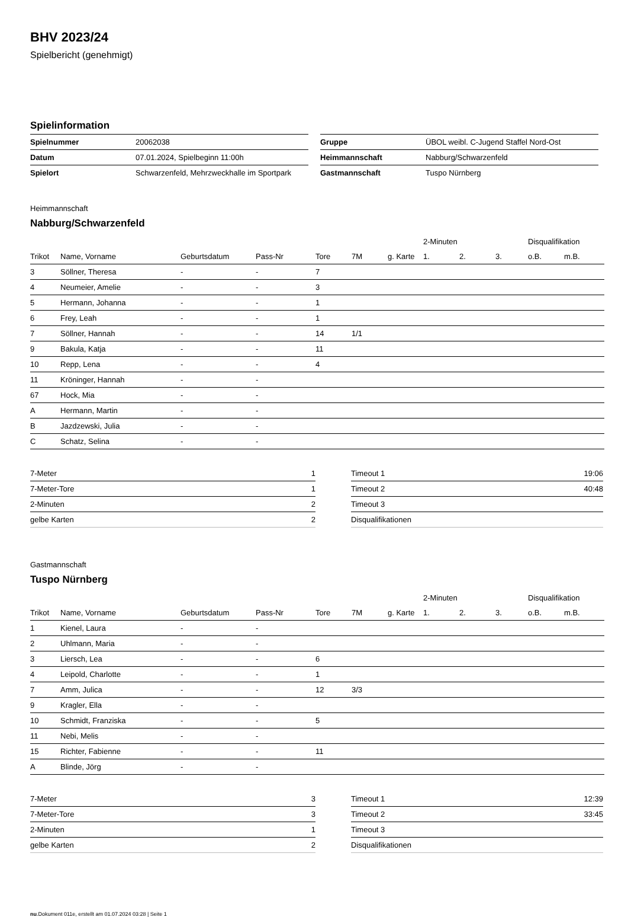BHV 2023/24
Spielbericht (genehmigt)
Spielinformation
| Spielnummer | 20062038 |
| Datum | 07.01.2024, Spielbeginn 11:00h |
| Spielort | Schwarzenfeld, Mehrzweckhalle im Sportpark |
| Gruppe | ÜBOL weibl. C-Jugend Staffel Nord-Ost |
| Heimmannschaft | Nabburg/Schwarzenfeld |
| Gastmannschaft | Tuspo Nürnberg |
Heimmannschaft
Nabburg/Schwarzenfeld
| | | | | | | | 2-Minuten | | | Disqualifikation | |
| --- | --- | --- | --- | --- | --- | --- | --- | --- | --- | --- | --- |
| Trikot | Name, Vorname | Geburtsdatum | Pass-Nr | Tore | 7M | g. Karte | 1. | 2. | 3. | o.B. | m.B. |
| 3 | Söllner, Theresa | - | - | 7 | | | | | | | |
| 4 | Neumeier, Amelie | - | - | 3 | | | | | | | |
| 5 | Hermann, Johanna | - | - | 1 | | | | | | | |
| 6 | Frey, Leah | - | - | 1 | | | | | | | |
| 7 | Söllner, Hannah | - | - | 14 | 1/1 | | | | | | |
| 9 | Bakula, Katja | - | - | 11 | | | | | | | |
| 10 | Repp, Lena | - | - | 4 | | | | | | | |
| 11 | Kröninger, Hannah | - | - | | | | | | | | |
| 67 | Hock, Mia | - | - | | | | | | | | |
| A | Hermann, Martin | - | - | | | | | | | | |
| B | Jazdzewski, Julia | - | - | | | | | | | | |
| C | Schatz, Selina | - | - | | | | | | | | |
| 7-Meter | 1 |
| 7-Meter-Tore | 1 |
| 2-Minuten | 2 |
| gelbe Karten | 2 |
| Timeout 1 | 19:06 |
| Timeout 2 | 40:48 |
| Timeout 3 | |
| Disqualifikationen | |
Gastmannschaft
Tuspo Nürnberg
| | | | | | | | 2-Minuten | | | Disqualifikation | |
| --- | --- | --- | --- | --- | --- | --- | --- | --- | --- | --- | --- |
| Trikot | Name, Vorname | Geburtsdatum | Pass-Nr | Tore | 7M | g. Karte | 1. | 2. | 3. | o.B. | m.B. |
| 1 | Kienel, Laura | - | - | | | | | | | | |
| 2 | Uhlmann, Maria | - | - | | | | | | | | |
| 3 | Liersch, Lea | - | - | 6 | | | | | | | |
| 4 | Leipold, Charlotte | - | - | 1 | | | | | | | |
| 7 | Amm, Julica | - | - | 12 | 3/3 | | | | | | |
| 9 | Kragler, Ella | - | - | | | | | | | | |
| 10 | Schmidt, Franziska | - | - | 5 | | | | | | | |
| 11 | Nebi, Melis | - | - | | | | | | | | |
| 15 | Richter, Fabienne | - | - | 11 | | | | | | | |
| A | Blinde, Jörg | - | - | | | | | | | | |
| 7-Meter | 3 |
| 7-Meter-Tore | 3 |
| 2-Minuten | 1 |
| gelbe Karten | 2 |
| Timeout 1 | 12:39 |
| Timeout 2 | 33:45 |
| Timeout 3 | |
| Disqualifikationen | |
nu.Dokument 011e, erstellt am 01.07.2024 03:28 | Seite 1